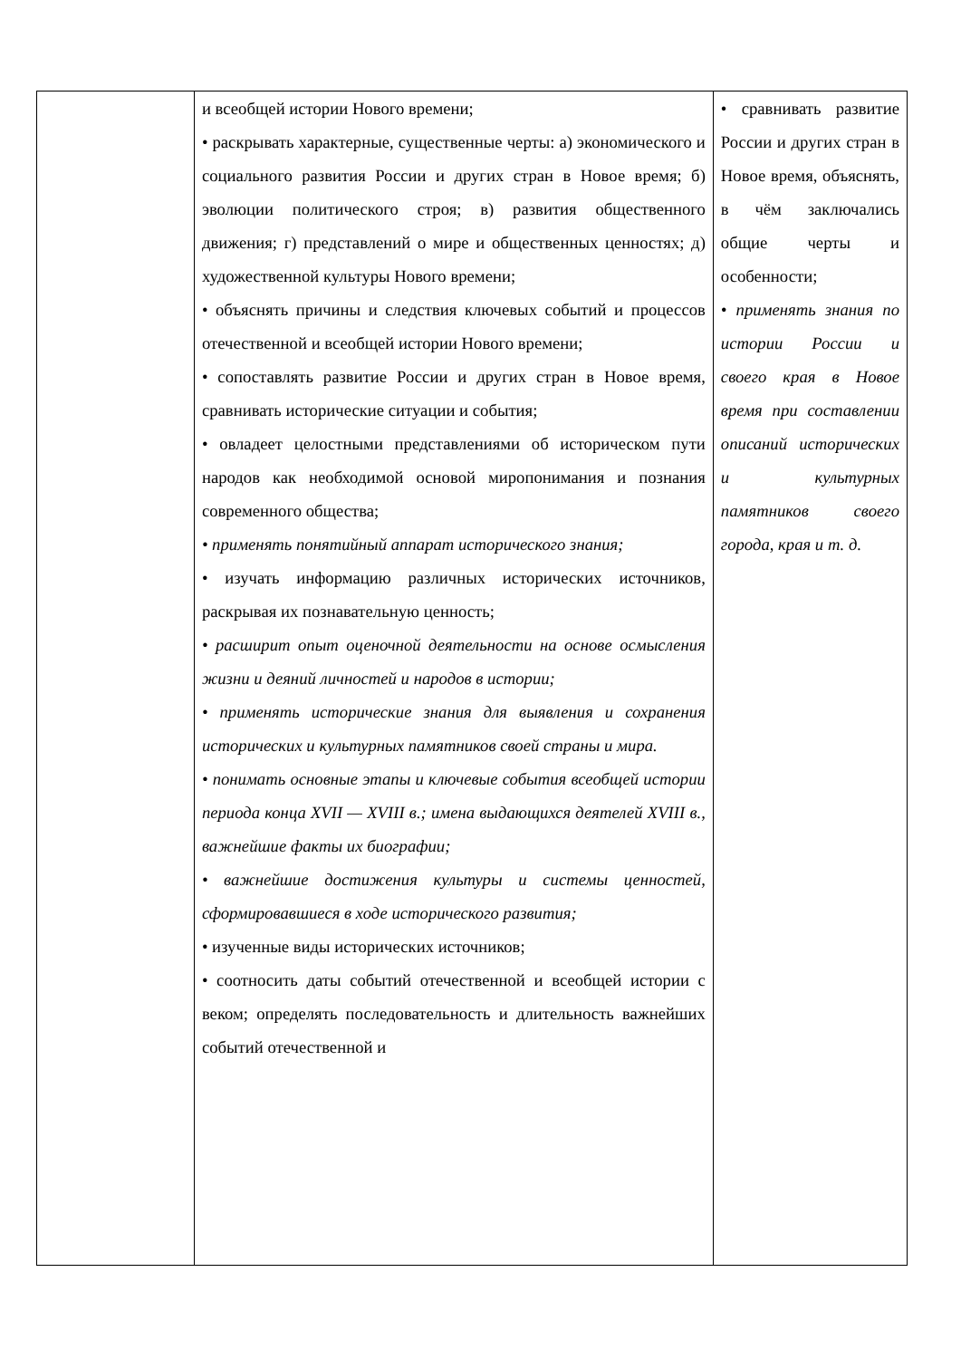| | и всеобщей истории Нового времени; • раскрывать характерные, существенные черты: а) экономического и социального развития России и других стран в Новое время; б) эволюции политического строя; в) развития общественного движения; г) представлений о мире и общественных ценностях; д) художественной культуры Нового времени; • объяснять причины и следствия ключевых событий и процессов отечественной и всеобщей истории Нового времени; • сопоставлять развитие России и других стран в Новое время, сравнивать исторические ситуации и события; • овладеет целостными представлениями об историческом пути народов как необходимой основой миропонимания и познания современного общества; • применять понятийный аппарат исторического знания; • изучать информацию различных исторических источников, раскрывая их познавательную ценность; • расширит опыт оценочной деятельности на основе осмысления жизни и деяний личностей и народов в истории; • применять исторические знания для выявления и сохранения исторических и культурных памятников своей страны и мира. • понимать основные этапы и ключевые события всеобщей истории периода конца XVII — XVIII в.; имена выдающихся деятелей XVIII в., важнейшие факты их биографии; • важнейшие достижения культуры и системы ценностей, сформировавшиеся в ходе исторического развития; • изученные виды исторических источников; • соотносить даты событий отечественной и всеобщей истории с веком; определять последовательность и длительность важнейших событий отечественной и | • сравнивать развитие России и других стран в Новое время, объяснять, в чём заключались общие черты и особенности; • применять знания по истории России и своего края в Новое время при составлении описаний исторических и культурных памятников своего города, края и т. д. |